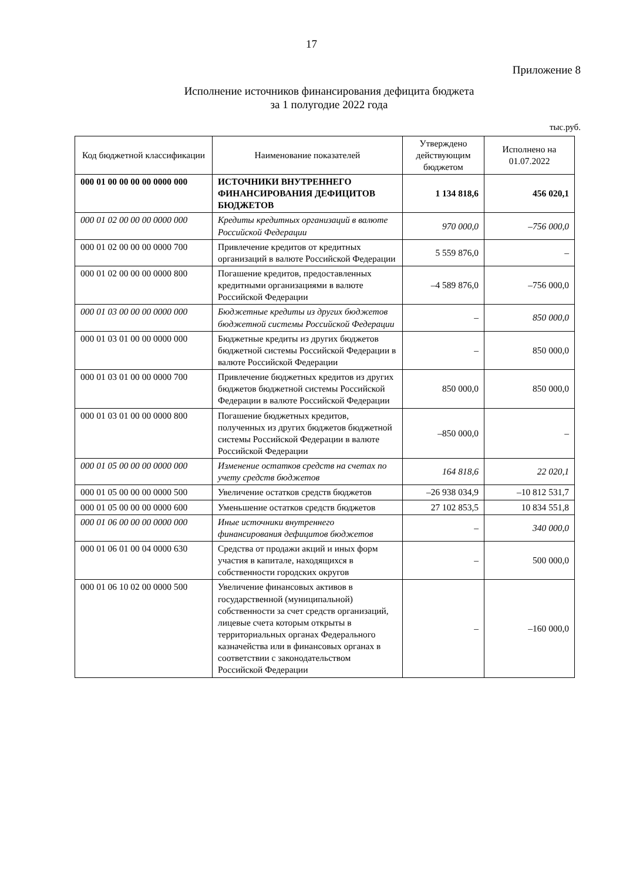17
Приложение 8
Исполнение источников финансирования дефицита бюджета
за 1 полугодие 2022 года
тыс.руб.
| Код бюджетной классификации | Наименование показателей | Утверждено действующим бюджетом | Исполнено на 01.07.2022 |
| --- | --- | --- | --- |
| 000 01 00 00 00 00 0000 000 | ИСТОЧНИКИ ВНУТРЕННЕГО ФИНАНСИРОВАНИЯ ДЕФИЦИТОВ БЮДЖЕТОВ | 1 134 818,6 | 456 020,1 |
| 000 01 02 00 00 00 0000 000 | Кредиты кредитных организаций в валюте Российской Федерации | 970 000,0 | –756 000,0 |
| 000 01 02 00 00 00 0000 700 | Привлечение кредитов от кредитных организаций в валюте Российской Федерации | 5 559 876,0 | – |
| 000 01 02 00 00 00 0000 800 | Погашение кредитов, предоставленных кредитными организациями в валюте Российской Федерации | –4 589 876,0 | –756 000,0 |
| 000 01 03 00 00 00 0000 000 | Бюджетные кредиты из других бюджетов бюджетной системы Российской Федерации | – | 850 000,0 |
| 000 01 03 01 00 00 0000 000 | Бюджетные кредиты из других бюджетов бюджетной системы Российской Федерации в валюте Российской Федерации | – | 850 000,0 |
| 000 01 03 01 00 00 0000 700 | Привлечение бюджетных кредитов из других бюджетов бюджетной системы Российской Федерации в валюте Российской Федерации | 850 000,0 | 850 000,0 |
| 000 01 03 01 00 00 0000 800 | Погашение бюджетных кредитов, полученных из других бюджетов бюджетной системы Российской Федерации в валюте Российской Федерации | –850 000,0 | – |
| 000 01 05 00 00 00 0000 000 | Изменение остатков средств на счетах по учету средств бюджетов | 164 818,6 | 22 020,1 |
| 000 01 05 00 00 00 0000 500 | Увеличение остатков средств бюджетов | –26 938 034,9 | –10 812 531,7 |
| 000 01 05 00 00 00 0000 600 | Уменьшение остатков средств бюджетов | 27 102 853,5 | 10 834 551,8 |
| 000 01 06 00 00 00 0000 000 | Иные источники внутреннего финансирования дефицитов бюджетов | – | 340 000,0 |
| 000 01 06 01 00 04 0000 630 | Средства от продажи акций и иных форм участия в капитале, находящихся в собственности городских округов | – | 500 000,0 |
| 000 01 06 10 02 00 0000 500 | Увеличение финансовых активов в государственной (муниципальной) собственности за счет средств организаций, лицевые счета которым открыты в территориальных органах Федерального казначейства или в финансовых органах в соответствии с законодательством Российской Федерации | – | –160 000,0 |